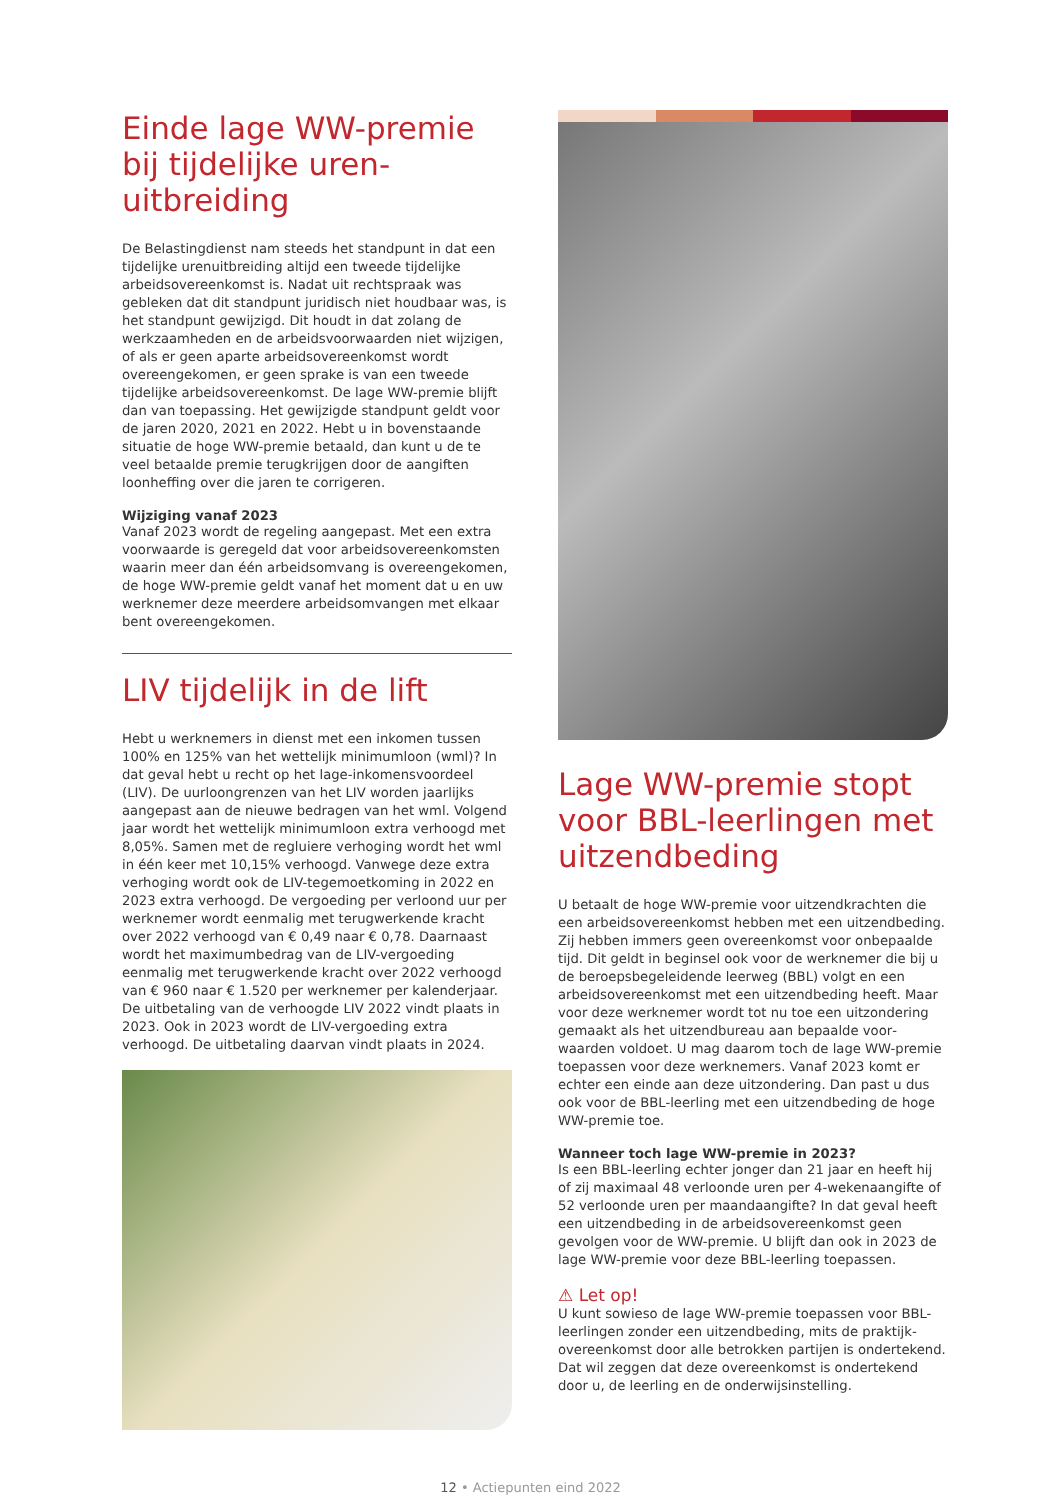Einde lage WW-premie bij tijdelijke uren­uitbreiding
De Belastingdienst nam steeds het standpunt in dat een tijdelijke urenuitbreiding altijd een tweede tijdelijke arbeids­overeenkomst is. Nadat uit rechtspraak was gebleken dat dit standpunt juridisch niet houdbaar was, is het standpunt gewijzigd. Dit houdt in dat zolang de werkzaamheden en de arbeidsvoorwaarden niet wijzigen, of als er geen aparte arbeidsovereenkomst wordt overeengekomen, er geen sprake is van een tweede tijdelijke arbeidsovereen­komst. De lage WW-premie blijft dan van toepassing. Het gewijzigde standpunt geldt voor de jaren 2020, 2021 en 2022. Hebt u in bovenstaande situatie de hoge WW-premie betaald, dan kunt u de te veel betaalde premie terugkrijgen door de aangiften loonheffing over die jaren te corrigeren.
Wijziging vanaf 2023
Vanaf 2023 wordt de regeling aangepast. Met een extra voorwaarde is geregeld dat voor arbeidsovereenkomsten waarin meer dan één arbeidsomvang is overeengekomen, de hoge WW-premie geldt vanaf het moment dat u en uw werknemer deze meerdere arbeidsomvangen met elkaar bent overeengekomen.
LIV tijdelijk in de lift
Hebt u werknemers in dienst met een inkomen tussen 100% en 125% van het wettelijk minimumloon (wml)? In dat geval hebt u recht op het lage-inkomensvoordeel (LIV). De uurloongrenzen van het LIV worden jaarlijks aangepast aan de nieuwe bedragen van het wml. Volgend jaar wordt het wettelijk minimumloon extra verhoogd met 8,05%. Samen met de regluiere verhoging wordt het wml in één keer met 10,15% verhoogd. Vanwege deze extra verhoging wordt ook de LIV-tegemoetkoming in 2022 en 2023 extra verhoogd. De vergoeding per verloond uur per werk­nemer wordt eenmalig met terugwerkende kracht over 2022 verhoogd van € 0,49 naar € 0,78. Daarnaast wordt het maximumbedrag van de LIV-vergoeding eenmalig met terugwerkende kracht over 2022 verhoogd van € 960 naar € 1.520 per werknemer per kalenderjaar. De uitbetaling van de verhoogde LIV 2022 vindt plaats in 2023. Ook in 2023 wordt de LIV-vergoeding extra verhoogd. De uitbetaling daarvan vindt plaats in 2024.
Lage WW-premie stopt voor BBL-leerlingen met uitzendbeding
U betaalt de hoge WW-premie voor uitzendkrachten die een arbeidsovereenkomst hebben met een uitzendbeding. Zij hebben immers geen overeenkomst voor onbepaalde tijd. Dit geldt in beginsel ook voor de werknemer die bij u de beroepsbegeleidende leerweg (BBL) volgt en een arbeidsovereenkomst met een uitzendbeding heeft. Maar voor deze werknemer wordt tot nu toe een uitzondering gemaakt als het uitzendbureau aan bepaalde voor­waarden voldoet. U mag daarom toch de lage WW-premie toepassen voor deze werknemers. Vanaf 2023 komt er echter een einde aan deze uitzondering. Dan past u dus ook voor de BBL-leerling met een uitzendbeding de hoge WW-premie toe.
Wanneer toch lage WW-premie in 2023?
Is een BBL-leerling echter jonger dan 21 jaar en heeft hij of zij maximaal 48 verloonde uren per 4-wekenaangifte of 52 verloonde uren per maandaangifte? In dat geval heeft een uitzendbeding in de arbeidsovereenkomst geen gevolgen voor de WW-premie. U blijft dan ook in 2023 de lage WW-premie voor deze BBL-leerling toepassen.
⚠ Let op!
U kunt sowieso de lage WW-premie toepassen voor BBL-leerlingen zonder een uitzendbeding, mits de praktijk­overeenkomst door alle betrokken partijen is ondertekend. Dat wil zeggen dat deze overeenkomst is ondertekend door u, de leerling en de onderwijsinstelling.
12 • Actiepunten eind 2022